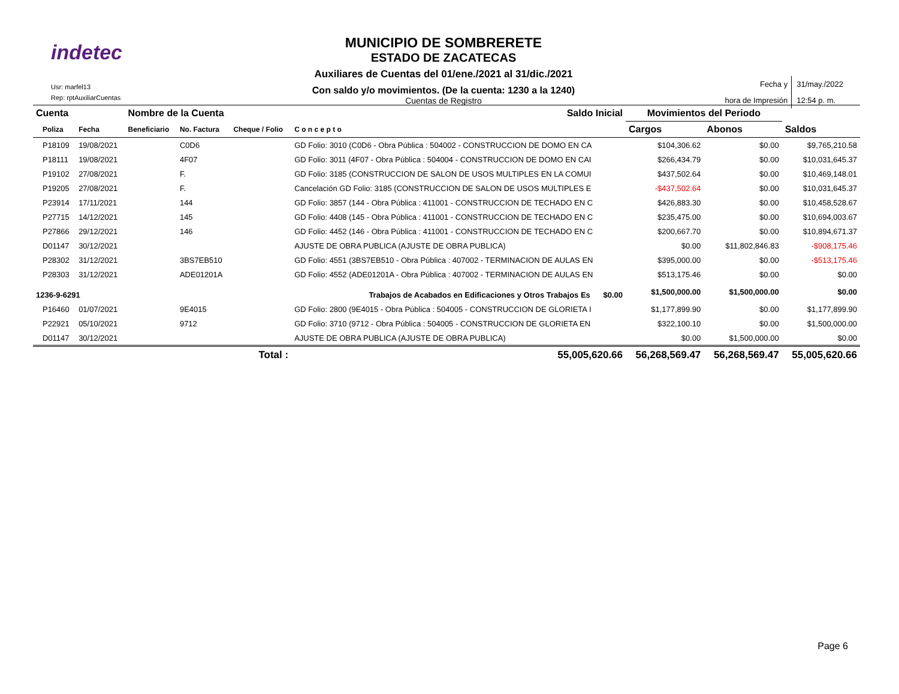indetec
Usr: marfel13
Rep: rptAuxiliarCuentas
MUNICIPIO DE SOMBRERETE
ESTADO DE ZACATECAS
Auxiliares de Cuentas del 01/ene./2021 al 31/dic./2021
Con saldo y/o movimientos. (De la cuenta: 1230 a la 1240)
Cuentas de Registro
| Fecha y hora de Impresión | 31/may./2022 12:54 p. m. |
| Cuenta | | | Nombre de la Cuenta | | | Saldo Inicial | Movimientos del Periodo | | |
| --- | --- | --- | --- | --- | --- | --- | --- | --- | --- |
| | Poliza | Fecha | Beneficiario | No. Factura | Cheque / Folio | C o n c e p t o | Cargos | Abonos | Saldos |
| | P18109 | 19/08/2021 | | C0D6 | | GD Folio: 3010 (C0D6 - Obra Pública : 504002 - CONSTRUCCION DE DOMO EN CA | $104,306.62 | $0.00 | $9,765,210.58 |
| | P18111 | 19/08/2021 | | 4F07 | | GD Folio: 3011 (4F07 - Obra Pública : 504004 - CONSTRUCCION DE DOMO EN CAI | $266,434.79 | $0.00 | $10,031,645.37 |
| | P19102 | 27/08/2021 | | F. | | GD Folio: 3185 (CONSTRUCCION DE SALON DE USOS MULTIPLES EN LA COMUI | $437,502.64 | $0.00 | $10,469,148.01 |
| | P19205 | 27/08/2021 | | F. | | Cancelación GD Folio: 3185 (CONSTRUCCION DE SALON DE USOS MULTIPLES E | -$437,502.64 | $0.00 | $10,031,645.37 |
| | P23914 | 17/11/2021 | | 144 | | GD Folio: 3857 (144 - Obra Pública : 411001 - CONSTRUCCION DE TECHADO EN C | $426,883.30 | $0.00 | $10,458,528.67 |
| | P27715 | 14/12/2021 | | 145 | | GD Folio: 4408 (145 - Obra Pública : 411001 - CONSTRUCCION DE TECHADO EN C | $235,475.00 | $0.00 | $10,694,003.67 |
| | P27866 | 29/12/2021 | | 146 | | GD Folio: 4452 (146 - Obra Pública : 411001 - CONSTRUCCION DE TECHADO EN C | $200,667.70 | $0.00 | $10,894,671.37 |
| | D01147 | 30/12/2021 | | | | AJUSTE DE OBRA PUBLICA (AJUSTE DE OBRA PUBLICA) | $0.00 | $11,802,846.83 | -$908,175.46 |
| | P28302 | 31/12/2021 | | 3BS7EB510 | | GD Folio: 4551 (3BS7EB510 - Obra Pública : 407002 - TERMINACION DE AULAS EN | $395,000.00 | $0.00 | -$513,175.46 |
| | P28303 | 31/12/2021 | | ADE01201A | | GD Folio: 4552 (ADE01201A - Obra Pública : 407002 - TERMINACION DE AULAS EN | $513,175.46 | $0.00 | $0.00 |
| 1236-9-6291 | | | Trabajos de Acabados en Edificaciones y Otros Trabajos Es $0.00 | | | | $1,500,000.00 | $1,500,000.00 | $0.00 |
| | P16460 | 01/07/2021 | | 9E4015 | | GD Folio: 2800 (9E4015 - Obra Pública : 504005 - CONSTRUCCION DE GLORIETA I | $1,177,899.90 | $0.00 | $1,177,899.90 |
| | P22921 | 05/10/2021 | | 9712 | | GD Folio: 3710 (9712 - Obra Pública : 504005 - CONSTRUCCION DE GLORIETA EN | $322,100.10 | $0.00 | $1,500,000.00 |
| | D01147 | 30/12/2021 | | | | AJUSTE DE OBRA PUBLICA (AJUSTE DE OBRA PUBLICA) | $0.00 | $1,500,000.00 | $0.00 |
| Total : | | | | | | 55,005,620.66 | 56,268,569.47 | 56,268,569.47 | 55,005,620.66 |
Page 6